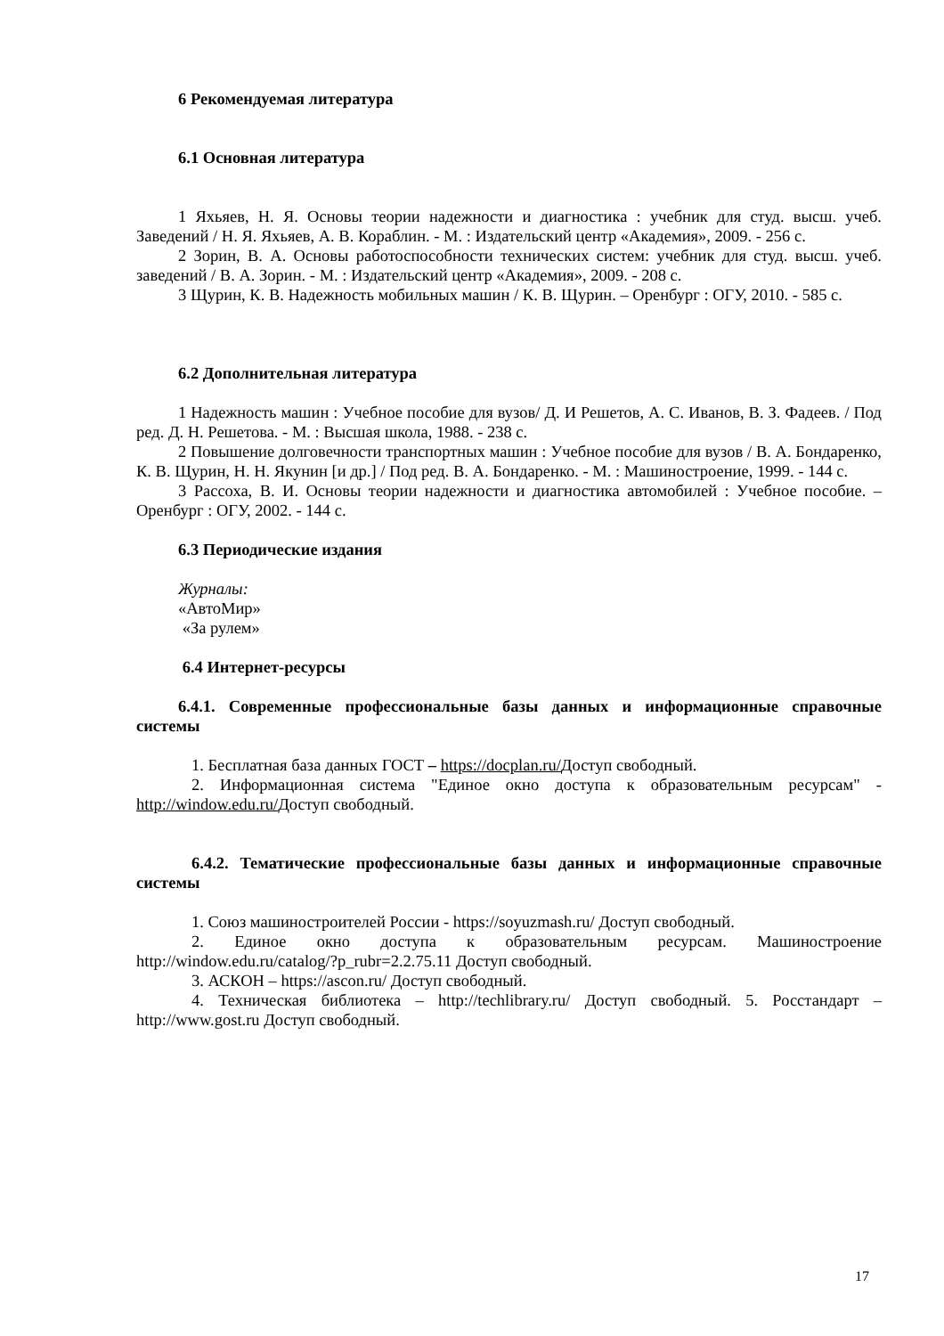6 Рекомендуемая литература
6.1 Основная литература
1 Яхьяев, Н. Я. Основы теории надежности и диагностика : учебник для студ. высш. учеб. Заведений / Н. Я. Яхьяев, А. В. Кораблин. - М. : Издательский центр «Академия», 2009. - 256 с.
2 Зорин, В. А. Основы работоспособности технических систем: учебник для студ. высш. учеб. заведений / В. А. Зорин. - М. : Издательский центр «Академия», 2009. - 208 с.
3 Щурин, К. В. Надежность мобильных машин / К. В. Щурин. – Оренбург : ОГУ, 2010. - 585 с.
6.2 Дополнительная литература
1 Надежность машин : Учебное пособие для вузов/ Д. И Решетов, А. С. Иванов, В. З. Фадеев. / Под ред. Д. Н. Решетова. - М. : Высшая школа, 1988. - 238 с.
2 Повышение долговечности транспортных машин : Учебное пособие для вузов / В. А. Бондаренко, К. В. Щурин, Н. Н. Якунин [и др.] / Под ред. В. А. Бондаренко. - М. : Машиностроение, 1999. - 144 с.
3 Рассоха, В. И. Основы теории надежности и диагностика автомобилей : Учебное пособие. – Оренбург : ОГУ, 2002. - 144 с.
6.3 Периодические издания
Журналы:
«АвтоМир»
«За рулем»
6.4 Интернет-ресурсы
6.4.1. Современные профессиональные базы данных и информационные справочные системы
1. Бесплатная база данных ГОСТ – https://docplan.ru/Доступ свободный.
2. Информационная система "Единое окно доступа к образовательным ресурсам" - http://window.edu.ru/Доступ свободный.
6.4.2. Тематические профессиональные базы данных и информационные справочные системы
1. Союз машиностроителей России - https://soyuzmash.ru/ Доступ свободный.
2. Единое окно доступа к образовательным ресурсам. Машиностроение http://window.edu.ru/catalog/?p_rubr=2.2.75.11 Доступ свободный.
3. АСКОН – https://ascon.ru/ Доступ свободный.
4. Техническая библиотека – http://techlibrary.ru/ Доступ свободный. 5. Росстандарт – http://www.gost.ru Доступ свободный.
17